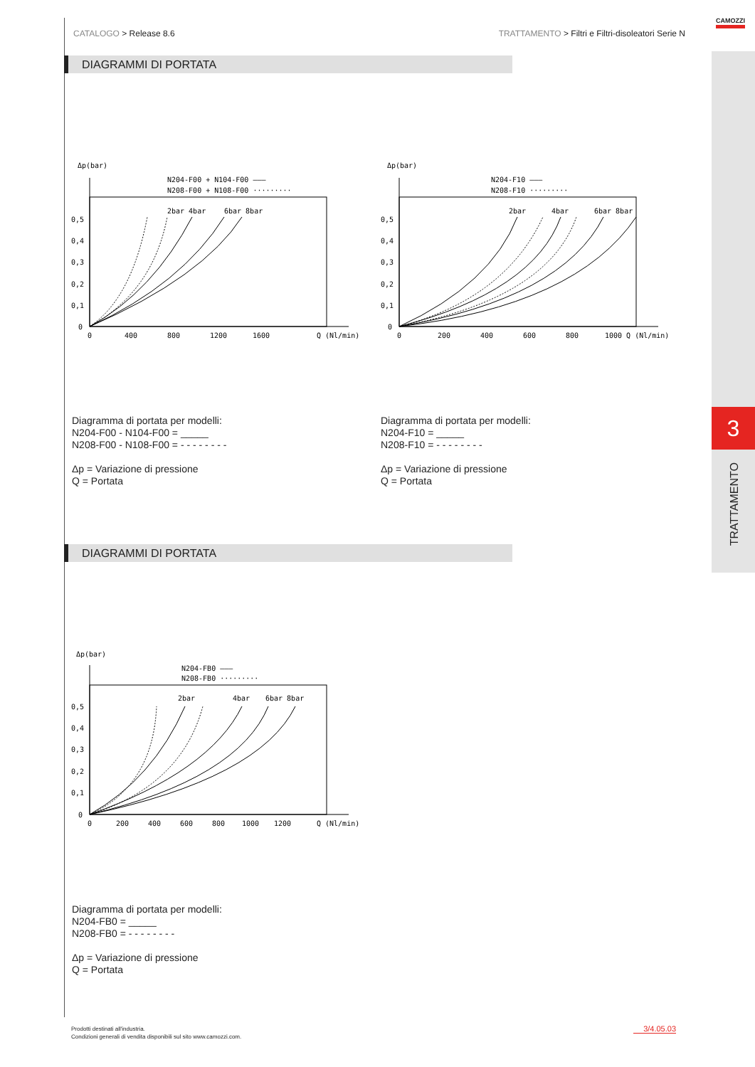CATALOGO > Release 8.6 TRATTAMENTO > Filtri e Filtri-disoleatori Serie N
CAMOZZI
3
TRATTAMENTO
DIAGRAMMI DI PORTATA
Δp(bar)
N204-F00 + N104-F00 ———
N208-F00 + N108-F00 ·········
0,5
0,4
0,3
0,2
0,1
0
0
400
800
1200
1600
Q (Nl/min)
2bar 4bar
6bar 8bar
Δp(bar)
N204-F10 ———
N208-F10 ·········
0,5
0,4
0,3
0,2
0,1
0
0
200
400
600
800
1000 Q (Nl/min)
2bar
4bar
6bar 8bar
Diagramma di portata per modelli:
N204-F00 - N104-F00 = _____
N208-F00 - N108-F00 = - - - - - - - -
Δp = Variazione di pressione
Q = Portata
Diagramma di portata per modelli:
N204-F10 = _____
N208-F10 = - - - - - - - -
Δp = Variazione di pressione
Q = Portata
DIAGRAMMI DI PORTATA
Δp(bar)
N204-FB0 ———
N208-FB0 ·········
0,5
0,4
0,3
0,2
0,1
0
0
200
400
600
800
1000
1200
Q (Nl/min)
2bar
4bar
6bar 8bar
Diagramma di portata per modelli:
N204-FB0 = _____
N208-FB0 = - - - - - - - -
Δp = Variazione di pressione
Q = Portata
Prodotti destinati all'industria.
Condizioni generali di vendita disponibili sul sito www.camozzi.com.
3/4.05.03